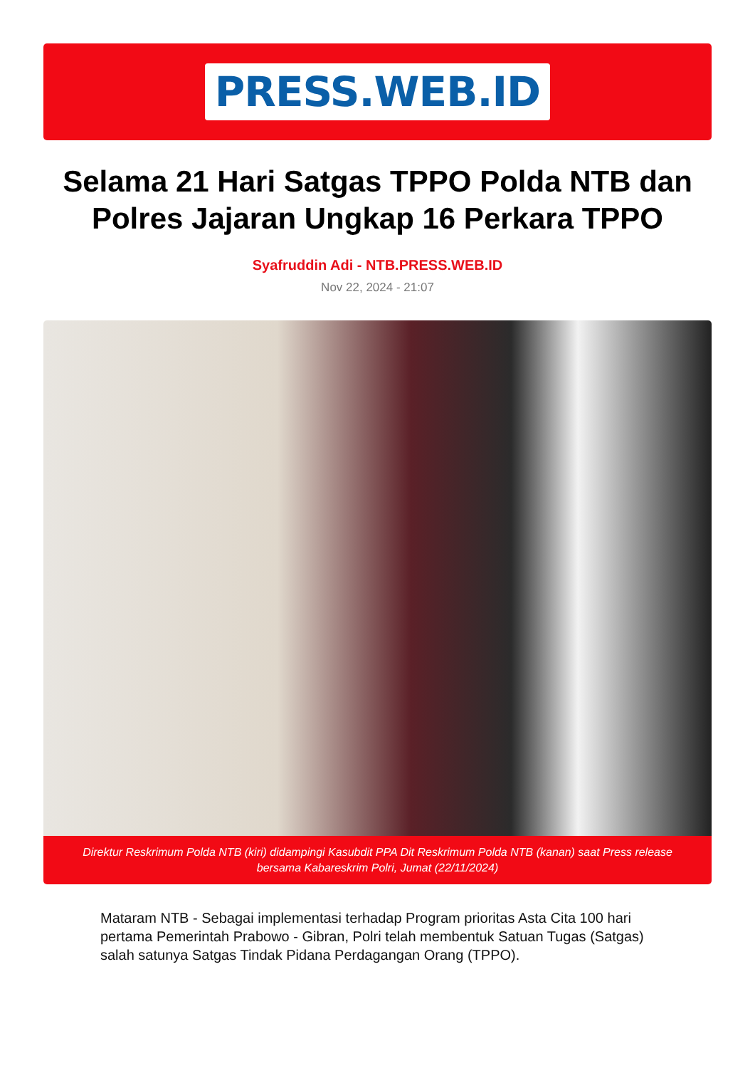PRESS.WEB.ID
Selama 21 Hari Satgas TPPO Polda NTB dan Polres Jajaran Ungkap 16 Perkara TPPO
Syafruddin Adi - NTB.PRESS.WEB.ID
Nov 22, 2024 - 21:07
Direktur Reskrimum Polda NTB (kiri) didampingi Kasubdit PPA Dit Reskrimum Polda NTB (kanan) saat Press release bersama Kabareskrim Polri, Jumat (22/11/2024)
Mataram NTB - Sebagai implementasi terhadap Program prioritas Asta Cita 100 hari pertama Pemerintah Prabowo - Gibran, Polri telah membentuk Satuan Tugas (Satgas) salah satunya Satgas Tindak Pidana Perdagangan Orang (TPPO).